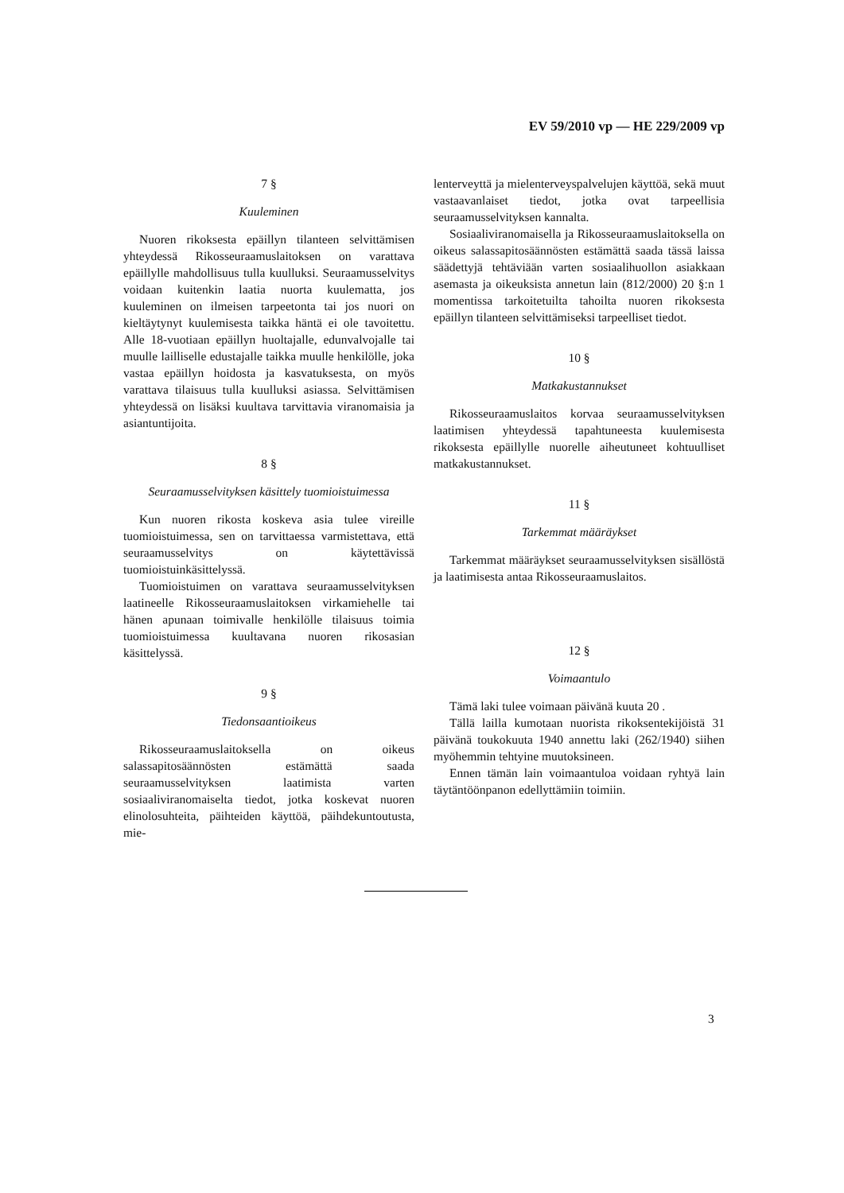EV 59/2010 vp — HE 229/2009 vp
7 §
Kuuleminen
Nuoren rikoksesta epäillyn tilanteen selvittämisen yhteydessä Rikosseuraamuslaitoksen on varattava epäillylle mahdollisuus tulla kuulluksi. Seuraamusselvitys voidaan kuitenkin laatia nuorta kuulematta, jos kuuleminen on ilmeisen tarpeetonta tai jos nuori on kieltäytynyt kuulemisesta taikka häntä ei ole tavoitettu. Alle 18-vuotiaan epäillyn huoltajalle, edunvalvojalle tai muulle lailliselle edustajalle taikka muulle henkilölle, joka vastaa epäillyn hoidosta ja kasvatuksesta, on myös varattava tilaisuus tulla kuulluksi asiassa. Selvittämisen yhteydessä on lisäksi kuultava tarvittavia viranomaisia ja asiantuntijoita.
8 §
Seuraamusselvityksen käsittely tuomioistuimessa
Kun nuoren rikosta koskeva asia tulee vireille tuomioistuimessa, sen on tarvittaessa varmistettava, että seuraamusselvitys on käytettävissä tuomioistuinkäsittelyssä.
Tuomioistuimen on varattava seuraamusselvityksen laatineelle Rikosseuraamuslaitoksen virkamiehelle tai hänen apunaan toimivalle henkilölle tilaisuus toimia tuomioistuimessa kuultavana nuoren rikosasian käsittelyssä.
9 §
Tiedonsaantioikeus
Rikosseuraamuslaitoksella on oikeus salassapitosäännösten estämättä saada seuraamusselvityksen laatimista varten sosiaaliviranomaiselta tiedot, jotka koskevat nuoren elinolosuhteita, päihteiden käyttöä, päihdekuntoutusta, mie-
lenterveyttä ja mielenterveyspalvelujen käyttöä, sekä muut vastaavanlaiset tiedot, jotka ovat tarpeellisia seuraamusselvityksen kannalta.
Sosiaaliviranomaisella ja Rikosseuraamuslaitoksella on oikeus salassapitosäännösten estämättä saada tässä laissa säädettyjä tehtäviään varten sosiaalihuollon asiakkaan asemasta ja oikeuksista annetun lain (812/2000) 20 §:n 1 momentissa tarkoitetuilta tahoilta nuoren rikoksesta epäillyn tilanteen selvittämiseksi tarpeelliset tiedot.
10 §
Matkakustannukset
Rikosseuraamuslaitos korvaa seuraamusselvityksen laatimisen yhteydessä tapahtuneesta kuulemisesta rikoksesta epäillylle nuorelle aiheutuneet kohtuulliset matkakustannukset.
11 §
Tarkemmat määräykset
Tarkemmat määräykset seuraamusselvityksen sisällöstä ja laatimisesta antaa Rikosseuraamuslaitos.
12 §
Voimaantulo
Tämä laki tulee voimaan päivänä kuuta 20 .
Tällä lailla kumotaan nuorista rikoksentekijöistä 31 päivänä toukokuuta 1940 annettu laki (262/1940) siihen myöhemmin tehtyine muutoksineen.
Ennen tämän lain voimaantuloa voidaan ryhtyä lain täytäntöönpanon edellyttämiin toimiin.
3